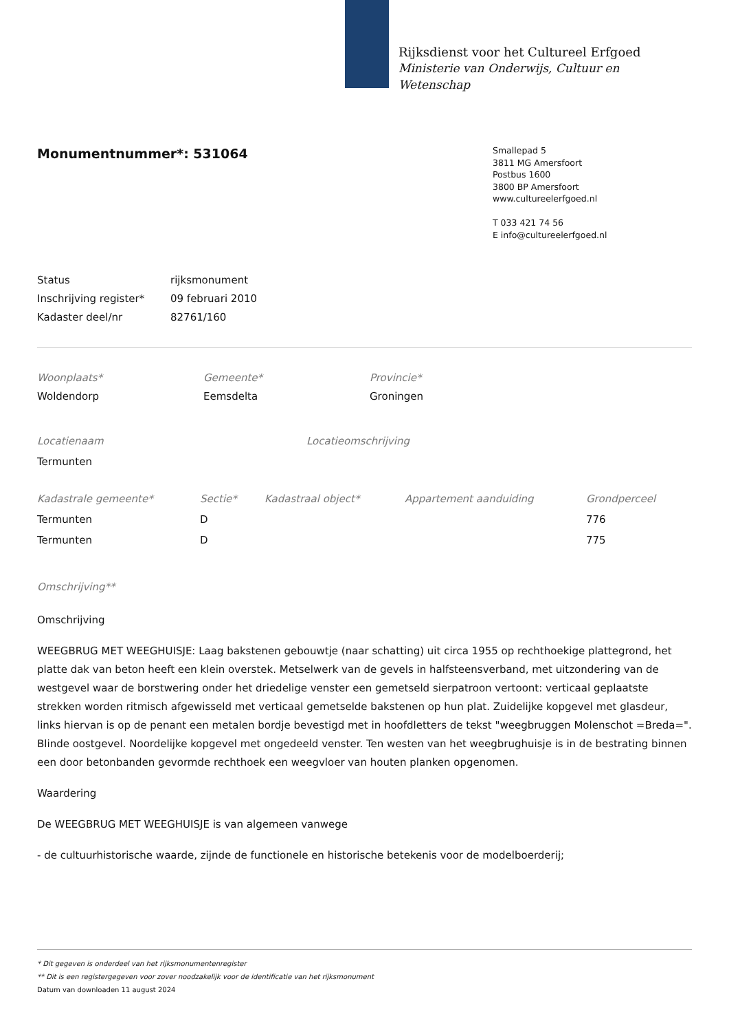Rijksdienst voor het Cultureel Erfgoed
Ministerie van Onderwijs, Cultuur en
Wetenschap
Monumentnummer*: 531064
Smallepad 5
3811 MG Amersfoort
Postbus 1600
3800 BP Amersfoort
www.cultureelerfgoed.nl
T 033 421 74 56
E info@cultureelerfgoed.nl
| Status | rijksmonument |
| Inschrijving register* | 09 februari 2010 |
| Kadaster deel/nr | 82761/160 |
| Woonplaats* | Gemeente* | Provincie* |
| --- | --- | --- |
| Woldendorp | Eemsdelta | Groningen |
| Locatienaam | Locatieomschrijving |
| --- | --- |
| Termunten | |
| Kadastrale gemeente* | Sectie* | Kadastraal object* | Appartement aanduiding | Grondperceel |
| --- | --- | --- | --- | --- |
| Termunten | D | | | 776 |
| Termunten | D | | | 775 |
Omschrijving**
Omschrijving
WEEGBRUG MET WEEGHUISJE: Laag bakstenen gebouwtje (naar schatting) uit circa 1955 op rechthoekige plattegrond, het platte dak van beton heeft een klein overstek. Metselwerk van de gevels in halfsteensverband, met uitzondering van de westgevel waar de borstwering onder het driedelige venster een gemetseld sierpatroon vertoont: verticaal geplaatste strekken worden ritmisch afgewisseld met verticaal gemetselde bakstenen op hun plat. Zuidelijke kopgevel met glasdeur, links hiervan is op de penant een metalen bordje bevestigd met in hoofdletters de tekst "weegbruggen Molenschot =Breda=". Blinde oostgevel. Noordelijke kopgevel met ongedeeld venster. Ten westen van het weegbrughuisje is in de bestrating binnen een door betonbanden gevormde rechthoek een weegvloer van houten planken opgenomen.
Waardering
De WEEGBRUG MET WEEGHUISJE is van algemeen vanwege
- de cultuurhistorische waarde, zijnde de functionele en historische betekenis voor de modelboerderij;
* Dit gegeven is onderdeel van het rijksmonumentenregister
** Dit is een registergegeven voor zover noodzakelijk voor de identificatie van het rijksmonument
Datum van downloaden 11 august 2024